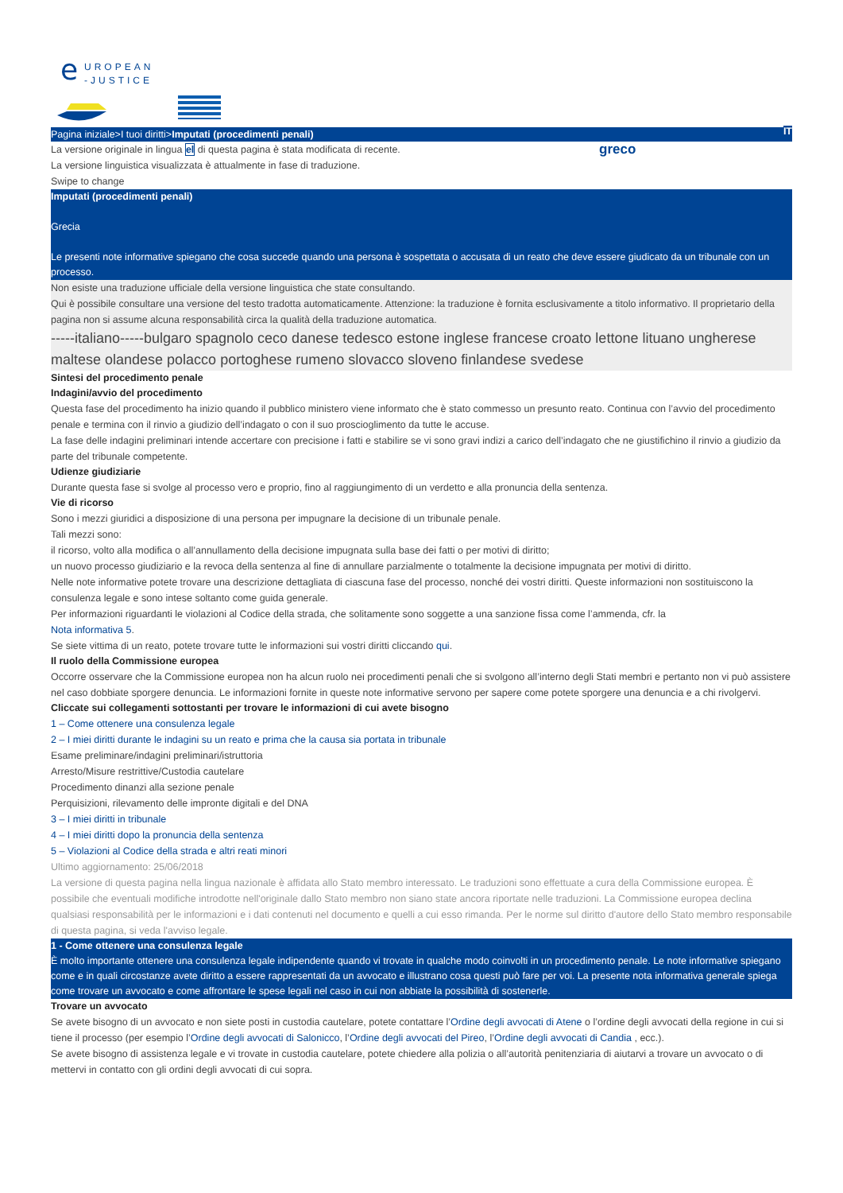e
UROPEAN
-JUSTICE
IT
Pagina iniziale>I tuoi diritti>Imputati (procedimenti penali)
La versione originale in lingua el di questa pagina è stata modificata di recente. La versione linguistica visualizzata è attualmente in fase di traduzione.
greco
Swipe to change
Imputati (procedimenti penali)
Grecia
Le presenti note informative spiegano che cosa succede quando una persona è sospettata o accusata di un reato che deve essere giudicato da un tribunale con un processo.
Non esiste una traduzione ufficiale della versione linguistica che state consultando.
Qui è possibile consultare una versione del testo tradotta automaticamente. Attenzione: la traduzione è fornita esclusivamente a titolo informativo. Il proprietario della pagina non si assume alcuna responsabilità circa la qualità della traduzione automatica.
-----italiano-----bulgaro spagnolo ceco danese tedesco estone inglese francese croato lettone lituano ungherese maltese olandese polacco portoghese rumeno slovacco sloveno finlandese svedese
Sintesi del procedimento penale
Indagini/avvio del procedimento
Questa fase del procedimento ha inizio quando il pubblico ministero viene informato che è stato commesso un presunto reato. Continua con l’avvio del procedimento penale e termina con il rinvio a giudizio dell’indagato o con il suo proscioglimento da tutte le accuse.
La fase delle indagini preliminari intende accertare con precisione i fatti e stabilire se vi sono gravi indizi a carico dell’indagato che ne giustifichino il rinvio a giudizio da parte del tribunale competente.
Udienze giudiziarie
Durante questa fase si svolge al processo vero e proprio, fino al raggiungimento di un verdetto e alla pronuncia della sentenza.
Vie di ricorso
Sono i mezzi giuridici a disposizione di una persona per impugnare la decisione di un tribunale penale.
Tali mezzi sono:
il ricorso, volto alla modifica o all’annullamento della decisione impugnata sulla base dei fatti o per motivi di diritto;
un nuovo processo giudiziario e la revoca della sentenza al fine di annullare parzialmente o totalmente la decisione impugnata per motivi di diritto.
Nelle note informative potete trovare una descrizione dettagliata di ciascuna fase del processo, nonché dei vostri diritti. Queste informazioni non sostituiscono la consulenza legale e sono intese soltanto come guida generale.
Per informazioni riguardanti le violazioni al Codice della strada, che solitamente sono soggette a una sanzione fissa come l’ammenda, cfr. la
Nota informativa 5.
Se siete vittima di un reato, potete trovare tutte le informazioni sui vostri diritti cliccando qui.
Il ruolo della Commissione europea
Occorre osservare che la Commissione europea non ha alcun ruolo nei procedimenti penali che si svolgono all’interno degli Stati membri e pertanto non vi può assistere nel caso dobbiate sporgere denuncia. Le informazioni fornite in queste note informative servono per sapere come potete sporgere una denuncia e a chi rivolgervi.
Cliccate sui collegamenti sottostanti per trovare le informazioni di cui avete bisogno
1 – Come ottenere una consulenza legale
2 – I miei diritti durante le indagini su un reato e prima che la causa sia portata in tribunale
Esame preliminare/indagini preliminari/istruttoria
Arresto/Misure restrittive/Custodia cautelare
Procedimento dinanzi alla sezione penale
Perquisizioni, rilevamento delle impronte digitali e del DNA
3 – I miei diritti in tribunale
4 – I miei diritti dopo la pronuncia della sentenza
5 – Violazioni al Codice della strada e altri reati minori
Ultimo aggiornamento: 25/06/2018
La versione di questa pagina nella lingua nazionale è affidata allo Stato membro interessato. Le traduzioni sono effettuate a cura della Commissione europea. È possibile che eventuali modifiche introdotte nell'originale dallo Stato membro non siano state ancora riportate nelle traduzioni. La Commissione europea declina qualsiasi responsabilità per le informazioni e i dati contenuti nel documento e quelli a cui esso rimanda. Per le norme sul diritto d'autore dello Stato membro responsabile di questa pagina, si veda l'avviso legale.
1 - Come ottenere una consulenza legale
È molto importante ottenere una consulenza legale indipendente quando vi trovate in qualche modo coinvolti in un procedimento penale. Le note informative spiegano come e in quali circostanze avete diritto a essere rappresentati da un avvocato e illustrano cosa questi può fare per voi. La presente nota informativa generale spiega come trovare un avvocato e come affrontare le spese legali nel caso in cui non abbiate la possibilità di sostenerle.
Trovare un avvocato
Se avete bisogno di un avvocato e non siete posti in custodia cautelare, potete contattare l’Ordine degli avvocati di Atene o l’ordine degli avvocati della regione in cui si tiene il processo (per esempio l’Ordine degli avvocati di Salonicco, l’Ordine degli avvocati del Pireo, l’Ordine degli avvocati di Candia , ecc.).
Se avete bisogno di assistenza legale e vi trovate in custodia cautelare, potete chiedere alla polizia o all’autorità penitenziaria di aiutarvi a trovare un avvocato o di mettervi in contatto con gli ordini degli avvocati di cui sopra.